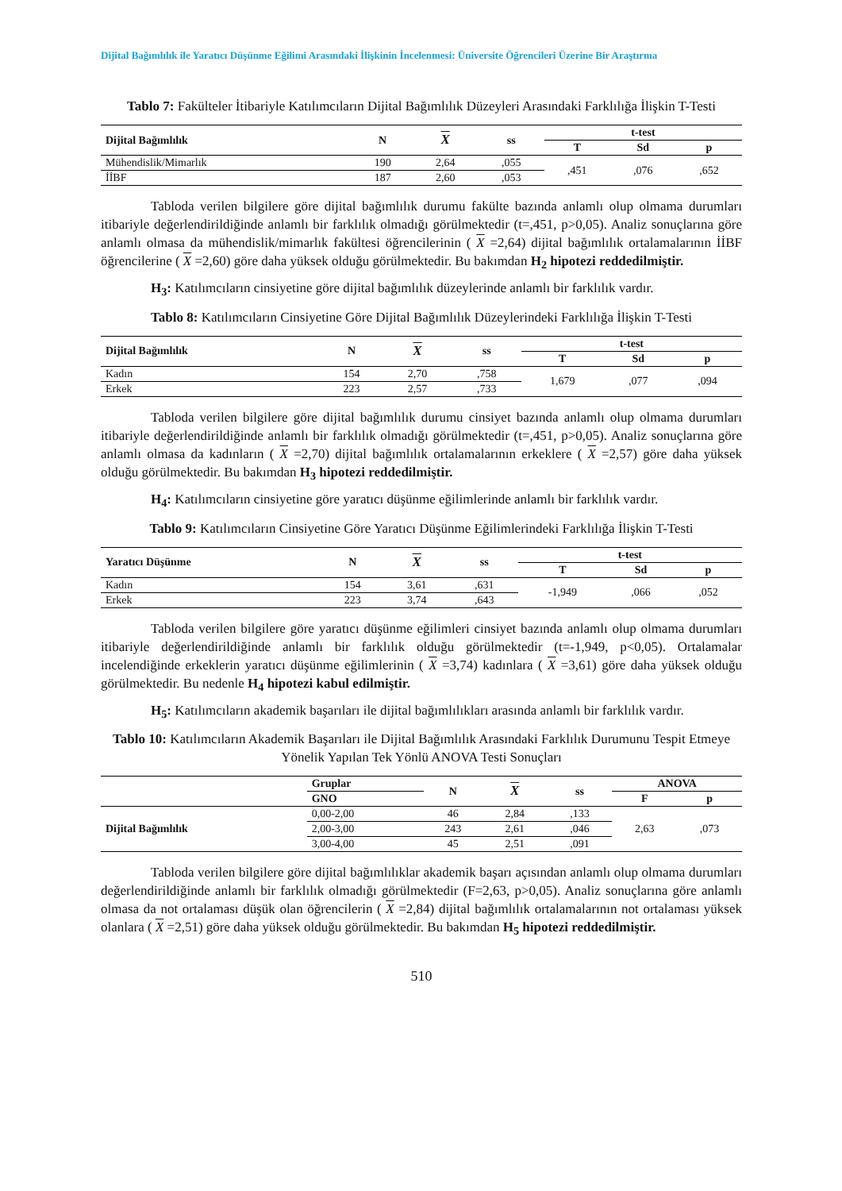Dijital Bağımlılık ile Yaratıcı Düşünme Eğilimi Arasındaki İlişkinin İncelenmesi: Üniversite Öğrencileri Üzerine Bir Araştırma
Tablo 7: Fakülteler İtibariyle Katılımcıların Dijital Bağımlılık Düzeyleri Arasındaki Farklılığa İlişkin T-Testi
| Dijital Bağımlılık | N | X | ss | t-test | | |
| --- | --- | --- | --- | --- | --- | --- |
| | | | | T | Sd | p |
| Mühendislik/Mimarlık | 190 | 2,64 | ,055 | ,451 | ,076 | ,652 |
| İİBF | 187 | 2,60 | ,053 | | | |
Tabloda verilen bilgilere göre dijital bağımlılık durumu fakülte bazında anlamlı olup olmama durumları itibariyle değerlendirildiğinde anlamlı bir farklılık olmadığı görülmektedir (t=,451, p>0,05). Analiz sonuçlarına göre anlamlı olmasa da mühendislik/mimarlık fakültesi öğrencilerinin ( X =2,64) dijital bağımlılık ortalamalarının İİBF öğrencilerine ( X =2,60) göre daha yüksek olduğu görülmektedir. Bu bakımdan H<sub>2</sub> hipotezi reddedilmiştir.
H<sub>3</sub>: Katılımcıların cinsiyetine göre dijital bağımlılık düzeylerinde anlamlı bir farklılık vardır.
Tablo 8: Katılımcıların Cinsiyetine Göre Dijital Bağımlılık Düzeylerindeki Farklılığa İlişkin T-Testi
| Dijital Bağımlılık | N | X | ss | t-test | | |
| --- | --- | --- | --- | --- | --- | --- |
| | | | | T | Sd | p |
| Kadın | 154 | 2,70 | ,758 | 1,679 | ,077 | ,094 |
| Erkek | 223 | 2,57 | ,733 | | | |
Tabloda verilen bilgilere göre dijital bağımlılık durumu cinsiyet bazında anlamlı olup olmama durumları itibariyle değerlendirildiğinde anlamlı bir farklılık olmadığı görülmektedir (t=,451, p>0,05). Analiz sonuçlarına göre anlamlı olmasa da kadınların ( X =2,70) dijital bağımlılık ortalamalarının erkeklere ( X =2,57) göre daha yüksek olduğu görülmektedir. Bu bakımdan H<sub>3</sub> hipotezi reddedilmiştir.
H<sub>4</sub>: Katılımcıların cinsiyetine göre yaratıcı düşünme eğilimlerinde anlamlı bir farklılık vardır.
Tablo 9: Katılımcıların Cinsiyetine Göre Yaratıcı Düşünme Eğilimlerindeki Farklılığa İlişkin T-Testi
| Yaratıcı Düşünme | N | X | ss | t-test | | |
| --- | --- | --- | --- | --- | --- | --- |
| | | | | T | Sd | p |
| Kadın | 154 | 3,61 | ,631 | -1,949 | ,066 | ,052 |
| Erkek | 223 | 3,74 | ,643 | | | |
Tabloda verilen bilgilere göre yaratıcı düşünme eğilimleri cinsiyet bazında anlamlı olup olmama durumları itibariyle değerlendirildiğinde anlamlı bir farklılık olduğu görülmektedir (t=-1,949, p<0,05). Ortalamalar incelendiğinde erkeklerin yaratıcı düşünme eğilimlerinin ( X =3,74) kadınlara ( X =3,61) göre daha yüksek olduğu görülmektedir. Bu nedenle H<sub>4</sub> hipotezi kabul edilmiştir.
H<sub>5</sub>: Katılımcıların akademik başarıları ile dijital bağımlılıkları arasında anlamlı bir farklılık vardır.
Tablo 10: Katılımcıların Akademik Başarıları ile Dijital Bağımlılık Arasındaki Farklılık Durumunu Tespit Etmeye Yönelik Yapılan Tek Yönlü ANOVA Testi Sonuçları
| | Gruplar | N | X | ss | ANOVA | |
| --- | --- | --- | --- | --- | --- | --- |
| | GNO | | | | F | p |
| Dijital Bağımlılık | 0,00-2,00 | 46 | 2,84 | ,133 | 2,63 | ,073 |
| | 2,00-3,00 | 243 | 2,61 | ,046 | | |
| | 3,00-4,00 | 45 | 2,51 | ,091 | | |
Tabloda verilen bilgilere göre dijital bağımlılıklar akademik başarı açısından anlamlı olup olmama durumları değerlendirildiğinde anlamlı bir farklılık olmadığı görülmektedir (F=2,63, p>0,05). Analiz sonuçlarına göre anlamlı olmasa da not ortalaması düşük olan öğrencilerin ( X =2,84) dijital bağımlılık ortalamalarının not ortalaması yüksek olanlara ( X =2,51) göre daha yüksek olduğu görülmektedir. Bu bakımdan H<sub>5</sub> hipotezi reddedilmiştir.
510